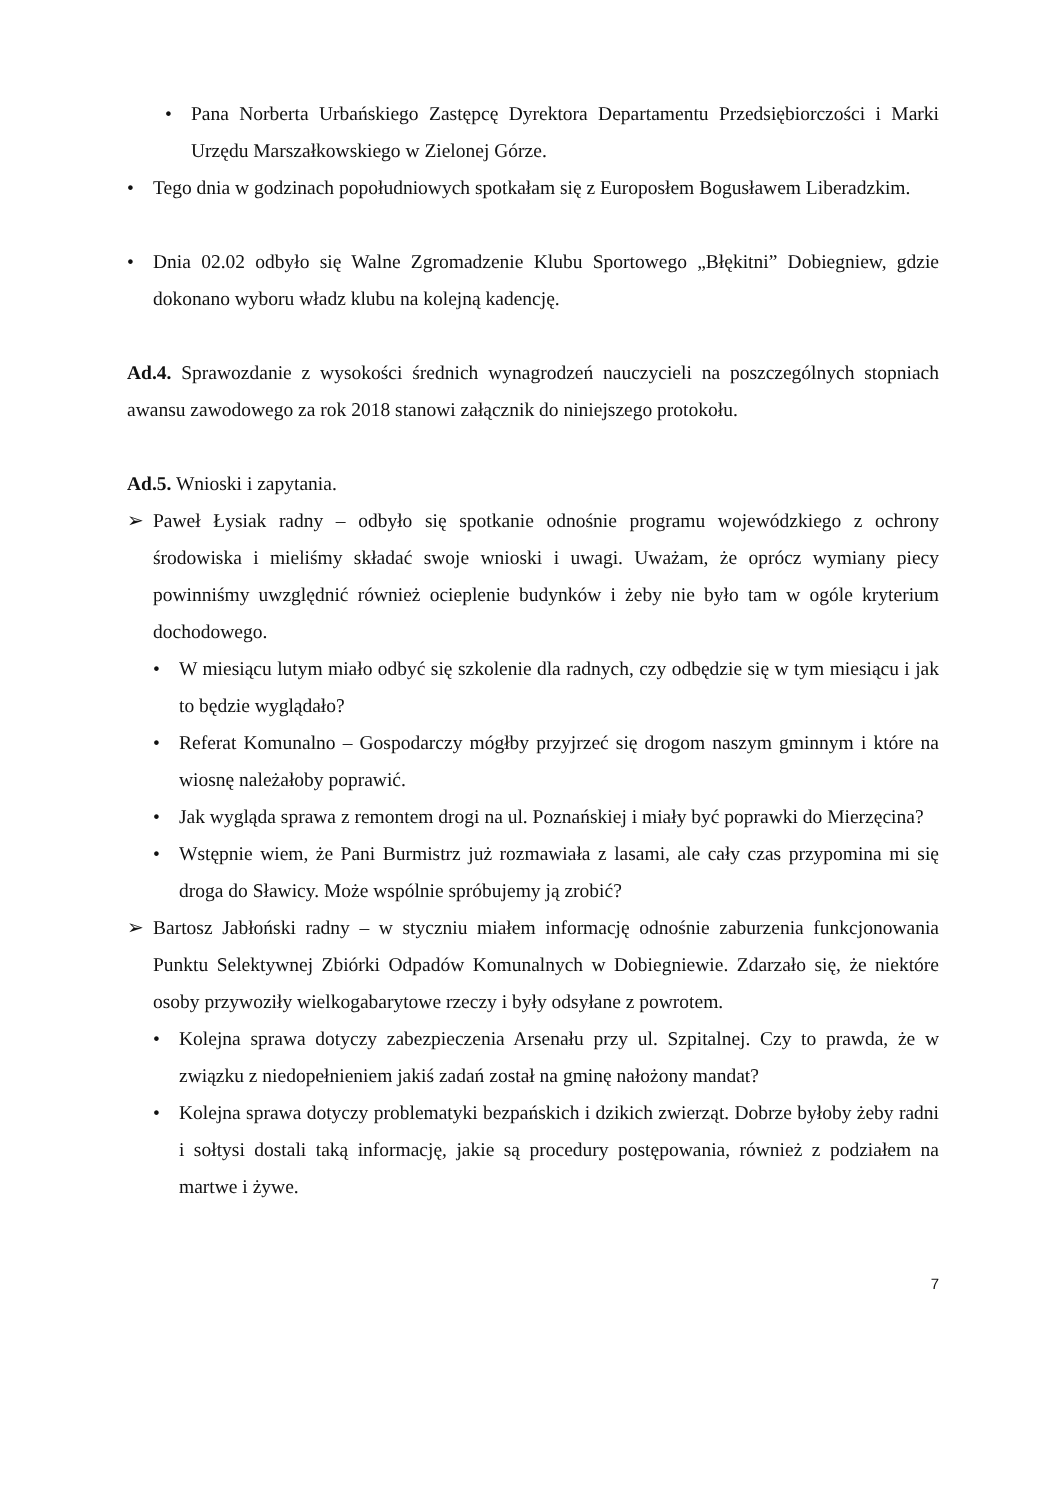• Pana Norberta Urbańskiego Zastępcę Dyrektora Departamentu Przedsiębiorczości i Marki Urzędu Marszałkowskiego w Zielonej Górze.
• Tego dnia w godzinach popołudniowych spotkałam się z Europosłem Bogusławem Liberadzkim.
• Dnia 02.02 odbyło się Walne Zgromadzenie Klubu Sportowego „Błękitni” Dobiegniew, gdzie dokonano wyboru władz klubu na kolejną kadencję.
Ad.4. Sprawozdanie z wysokości średnich wynagrodzeń nauczycieli na poszczególnych stopniach awansu zawodowego za rok 2018 stanowi załącznik do niniejszego protokołu.
Ad.5. Wnioski i zapytania.
➢ Paweł Łysiak radny – odbyło się spotkanie odnośnie programu wojewódzkiego z ochrony środowiska i mieliśmy składać swoje wnioski i uwagi. Uważam, że oprócz wymiany piecy powinniśmy uwzględnić również ocieplenie budynków i żeby nie było tam w ogóle kryterium dochodowego.
• W miesiącu lutym miało odbyć się szkolenie dla radnych, czy odbędzie się w tym miesiącu i jak to będzie wyglądało?
• Referat Komunalno – Gospodarczy mógłby przyjrzeć się drogom naszym gminnym i które na wiosnę należałoby poprawić.
• Jak wygląda sprawa z remontem drogi na ul. Poznańskiej i miały być poprawki do Mierzęcina?
• Wstępnie wiem, że Pani Burmistrz już rozmawiała z lasami, ale cały czas przypomina mi się droga do Sławicy. Może wspólnie spróbujemy ją zrobić?
➢ Bartosz Jabłoński radny – w styczniu miałem informację odnośnie zaburzenia funkcjonowania Punktu Selektywnej Zbiórki Odpadów Komunalnych w Dobiegniewie. Zdarzało się, że niektóre osoby przywoziły wielkogabarytowe rzeczy i były odsyłane z powrotem.
• Kolejna sprawa dotyczy zabezpieczenia Arsenału przy ul. Szpitalnej. Czy to prawda, że w związku z niedopełnieniem jakiś zadań został na gminę nałożony mandat?
• Kolejna sprawa dotyczy problematyki bezpańskich i dzikich zwierząt. Dobrze byłoby żeby radni i sołtysi dostali taką informację, jakie są procedury postępowania, również z podziałem na martwe i żywe.
7